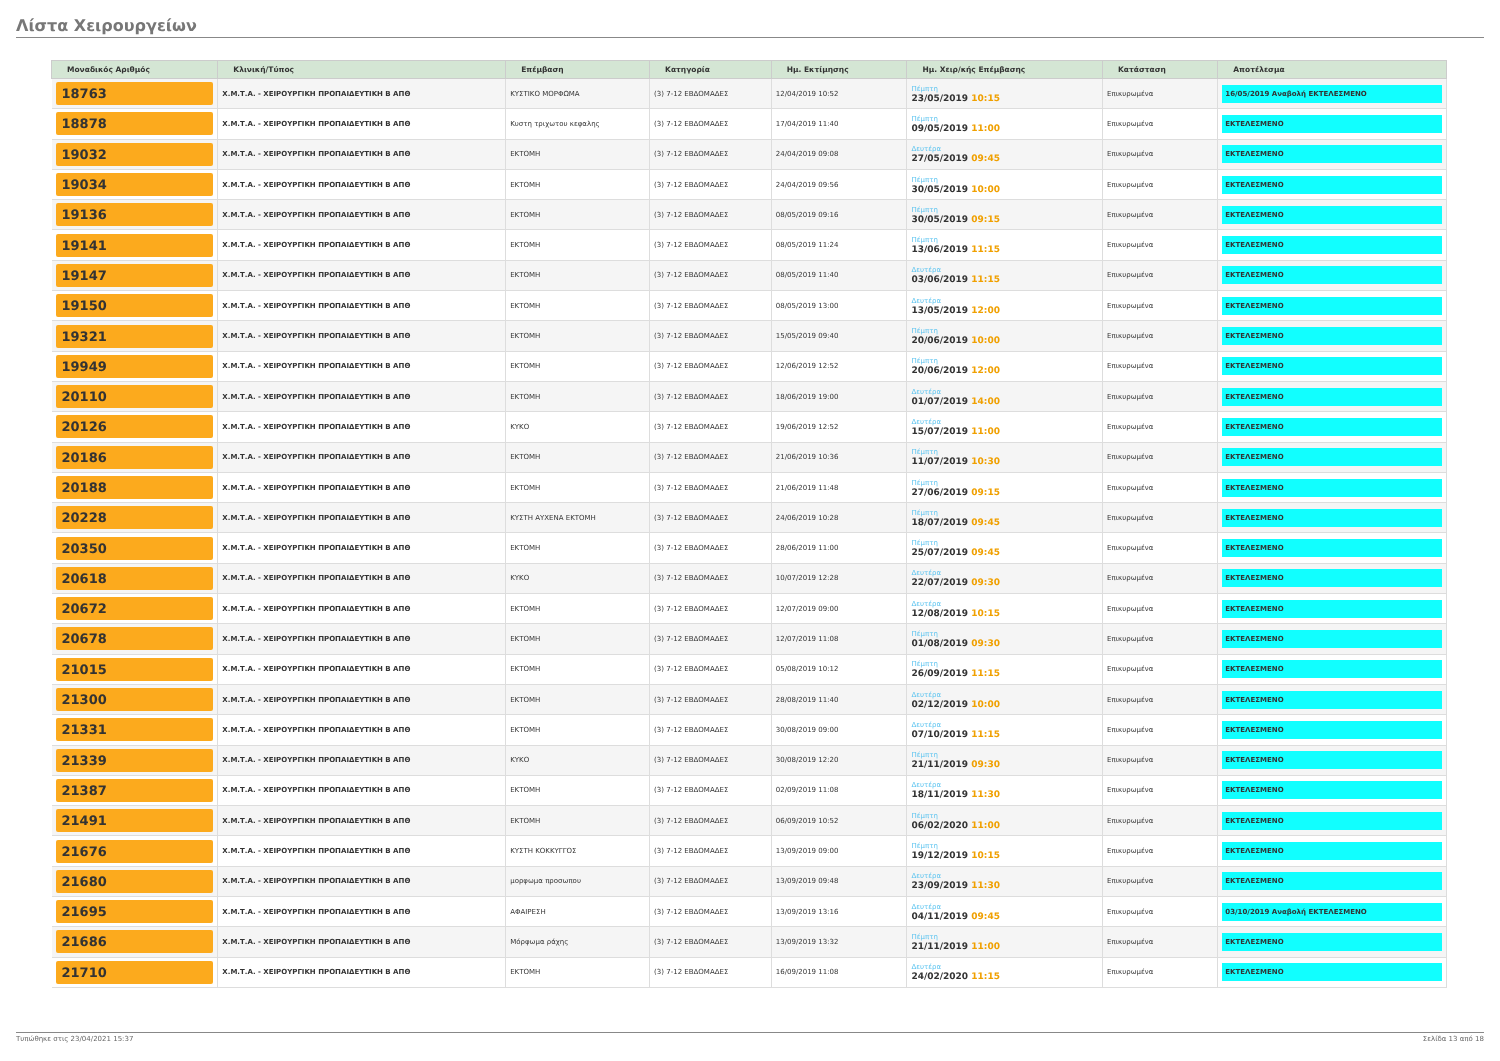Λίστα Χειρουργείων
| Μοναδικός Αριθμός | Κλινική/Τύπος | Επέμβαση | Κατηγορία | Ημ. Εκτίμησης | Ημ. Χειρ/κής Επέμβασης | Κατάσταση | Αποτέλεσμα |
| --- | --- | --- | --- | --- | --- | --- | --- |
| 18763 | Χ.Μ.Τ.Α. - ΧΕΙΡΟΥΡΓΙΚΗ ΠΡΟΠΑΙΔΕΥΤΙΚΗ Β ΑΠΘ | ΚΥΣΤΙΚΟ ΜΟΡΦΩΜΑ | (3) 7-12 ΕΒΔΟΜΑΔΕΣ | 12/04/2019 10:52 | Πέμπτη 23/05/2019 10:15 | Επικυρωμένα | 16/05/2019 Αναβολή ΕΚΤΕΛΕΣΜΕΝΟ |
| 18878 | Χ.Μ.Τ.Α. - ΧΕΙΡΟΥΡΓΙΚΗ ΠΡΟΠΑΙΔΕΥΤΙΚΗ Β ΑΠΘ | Κυστη τριχωτου κεφαλης | (3) 7-12 ΕΒΔΟΜΑΔΕΣ | 17/04/2019 11:40 | Πέμπτη 09/05/2019 11:00 | Επικυρωμένα | ΕΚΤΕΛΕΣΜΕΝΟ |
| 19032 | Χ.Μ.Τ.Α. - ΧΕΙΡΟΥΡΓΙΚΗ ΠΡΟΠΑΙΔΕΥΤΙΚΗ Β ΑΠΘ | ΕΚΤΟΜΗ | (3) 7-12 ΕΒΔΟΜΑΔΕΣ | 24/04/2019 09:08 | Δευτέρα 27/05/2019 09:45 | Επικυρωμένα | ΕΚΤΕΛΕΣΜΕΝΟ |
| 19034 | Χ.Μ.Τ.Α. - ΧΕΙΡΟΥΡΓΙΚΗ ΠΡΟΠΑΙΔΕΥΤΙΚΗ Β ΑΠΘ | ΕΚΤΟΜΗ | (3) 7-12 ΕΒΔΟΜΑΔΕΣ | 24/04/2019 09:56 | Πέμπτη 30/05/2019 10:00 | Επικυρωμένα | ΕΚΤΕΛΕΣΜΕΝΟ |
| 19136 | Χ.Μ.Τ.Α. - ΧΕΙΡΟΥΡΓΙΚΗ ΠΡΟΠΑΙΔΕΥΤΙΚΗ Β ΑΠΘ | ΕΚΤΟΜΗ | (3) 7-12 ΕΒΔΟΜΑΔΕΣ | 08/05/2019 09:16 | Πέμπτη 30/05/2019 09:15 | Επικυρωμένα | ΕΚΤΕΛΕΣΜΕΝΟ |
| 19141 | Χ.Μ.Τ.Α. - ΧΕΙΡΟΥΡΓΙΚΗ ΠΡΟΠΑΙΔΕΥΤΙΚΗ Β ΑΠΘ | ΕΚΤΟΜΗ | (3) 7-12 ΕΒΔΟΜΑΔΕΣ | 08/05/2019 11:24 | Πέμπτη 13/06/2019 11:15 | Επικυρωμένα | ΕΚΤΕΛΕΣΜΕΝΟ |
| 19147 | Χ.Μ.Τ.Α. - ΧΕΙΡΟΥΡΓΙΚΗ ΠΡΟΠΑΙΔΕΥΤΙΚΗ Β ΑΠΘ | ΕΚΤΟΜΗ | (3) 7-12 ΕΒΔΟΜΑΔΕΣ | 08/05/2019 11:40 | Δευτέρα 03/06/2019 11:15 | Επικυρωμένα | ΕΚΤΕΛΕΣΜΕΝΟ |
| 19150 | Χ.Μ.Τ.Α. - ΧΕΙΡΟΥΡΓΙΚΗ ΠΡΟΠΑΙΔΕΥΤΙΚΗ Β ΑΠΘ | ΕΚΤΟΜΗ | (3) 7-12 ΕΒΔΟΜΑΔΕΣ | 08/05/2019 13:00 | Δευτέρα 13/05/2019 12:00 | Επικυρωμένα | ΕΚΤΕΛΕΣΜΕΝΟ |
| 19321 | Χ.Μ.Τ.Α. - ΧΕΙΡΟΥΡΓΙΚΗ ΠΡΟΠΑΙΔΕΥΤΙΚΗ Β ΑΠΘ | ΕΚΤΟΜΗ | (3) 7-12 ΕΒΔΟΜΑΔΕΣ | 15/05/2019 09:40 | Πέμπτη 20/06/2019 10:00 | Επικυρωμένα | ΕΚΤΕΛΕΣΜΕΝΟ |
| 19949 | Χ.Μ.Τ.Α. - ΧΕΙΡΟΥΡΓΙΚΗ ΠΡΟΠΑΙΔΕΥΤΙΚΗ Β ΑΠΘ | ΕΚΤΟΜΗ | (3) 7-12 ΕΒΔΟΜΑΔΕΣ | 12/06/2019 12:52 | Πέμπτη 20/06/2019 12:00 | Επικυρωμένα | ΕΚΤΕΛΕΣΜΕΝΟ |
| 20110 | Χ.Μ.Τ.Α. - ΧΕΙΡΟΥΡΓΙΚΗ ΠΡΟΠΑΙΔΕΥΤΙΚΗ Β ΑΠΘ | ΕΚΤΟΜΗ | (3) 7-12 ΕΒΔΟΜΑΔΕΣ | 18/06/2019 19:00 | Δευτέρα 01/07/2019 14:00 | Επικυρωμένα | ΕΚΤΕΛΕΣΜΕΝΟ |
| 20126 | Χ.Μ.Τ.Α. - ΧΕΙΡΟΥΡΓΙΚΗ ΠΡΟΠΑΙΔΕΥΤΙΚΗ Β ΑΠΘ | ΚΥΚΟ | (3) 7-12 ΕΒΔΟΜΑΔΕΣ | 19/06/2019 12:52 | Δευτέρα 15/07/2019 11:00 | Επικυρωμένα | ΕΚΤΕΛΕΣΜΕΝΟ |
| 20186 | Χ.Μ.Τ.Α. - ΧΕΙΡΟΥΡΓΙΚΗ ΠΡΟΠΑΙΔΕΥΤΙΚΗ Β ΑΠΘ | ΕΚΤΟΜΗ | (3) 7-12 ΕΒΔΟΜΑΔΕΣ | 21/06/2019 10:36 | Πέμπτη 11/07/2019 10:30 | Επικυρωμένα | ΕΚΤΕΛΕΣΜΕΝΟ |
| 20188 | Χ.Μ.Τ.Α. - ΧΕΙΡΟΥΡΓΙΚΗ ΠΡΟΠΑΙΔΕΥΤΙΚΗ Β ΑΠΘ | ΕΚΤΟΜΗ | (3) 7-12 ΕΒΔΟΜΑΔΕΣ | 21/06/2019 11:48 | Πέμπτη 27/06/2019 09:15 | Επικυρωμένα | ΕΚΤΕΛΕΣΜΕΝΟ |
| 20228 | Χ.Μ.Τ.Α. - ΧΕΙΡΟΥΡΓΙΚΗ ΠΡΟΠΑΙΔΕΥΤΙΚΗ Β ΑΠΘ | ΚΥΣΤΗ ΑΥΧΕΝΑ ΕΚΤΟΜΗ | (3) 7-12 ΕΒΔΟΜΑΔΕΣ | 24/06/2019 10:28 | Πέμπτη 18/07/2019 09:45 | Επικυρωμένα | ΕΚΤΕΛΕΣΜΕΝΟ |
| 20350 | Χ.Μ.Τ.Α. - ΧΕΙΡΟΥΡΓΙΚΗ ΠΡΟΠΑΙΔΕΥΤΙΚΗ Β ΑΠΘ | ΕΚΤΟΜΗ | (3) 7-12 ΕΒΔΟΜΑΔΕΣ | 28/06/2019 11:00 | Πέμπτη 25/07/2019 09:45 | Επικυρωμένα | ΕΚΤΕΛΕΣΜΕΝΟ |
| 20618 | Χ.Μ.Τ.Α. - ΧΕΙΡΟΥΡΓΙΚΗ ΠΡΟΠΑΙΔΕΥΤΙΚΗ Β ΑΠΘ | ΚΥΚΟ | (3) 7-12 ΕΒΔΟΜΑΔΕΣ | 10/07/2019 12:28 | Δευτέρα 22/07/2019 09:30 | Επικυρωμένα | ΕΚΤΕΛΕΣΜΕΝΟ |
| 20672 | Χ.Μ.Τ.Α. - ΧΕΙΡΟΥΡΓΙΚΗ ΠΡΟΠΑΙΔΕΥΤΙΚΗ Β ΑΠΘ | ΕΚΤΟΜΗ | (3) 7-12 ΕΒΔΟΜΑΔΕΣ | 12/07/2019 09:00 | Δευτέρα 12/08/2019 10:15 | Επικυρωμένα | ΕΚΤΕΛΕΣΜΕΝΟ |
| 20678 | Χ.Μ.Τ.Α. - ΧΕΙΡΟΥΡΓΙΚΗ ΠΡΟΠΑΙΔΕΥΤΙΚΗ Β ΑΠΘ | ΕΚΤΟΜΗ | (3) 7-12 ΕΒΔΟΜΑΔΕΣ | 12/07/2019 11:08 | Πέμπτη 01/08/2019 09:30 | Επικυρωμένα | ΕΚΤΕΛΕΣΜΕΝΟ |
| 21015 | Χ.Μ.Τ.Α. - ΧΕΙΡΟΥΡΓΙΚΗ ΠΡΟΠΑΙΔΕΥΤΙΚΗ Β ΑΠΘ | ΕΚΤΟΜΗ | (3) 7-12 ΕΒΔΟΜΑΔΕΣ | 05/08/2019 10:12 | Πέμπτη 26/09/2019 11:15 | Επικυρωμένα | ΕΚΤΕΛΕΣΜΕΝΟ |
| 21300 | Χ.Μ.Τ.Α. - ΧΕΙΡΟΥΡΓΙΚΗ ΠΡΟΠΑΙΔΕΥΤΙΚΗ Β ΑΠΘ | ΕΚΤΟΜΗ | (3) 7-12 ΕΒΔΟΜΑΔΕΣ | 28/08/2019 11:40 | Δευτέρα 02/12/2019 10:00 | Επικυρωμένα | ΕΚΤΕΛΕΣΜΕΝΟ |
| 21331 | Χ.Μ.Τ.Α. - ΧΕΙΡΟΥΡΓΙΚΗ ΠΡΟΠΑΙΔΕΥΤΙΚΗ Β ΑΠΘ | ΕΚΤΟΜΗ | (3) 7-12 ΕΒΔΟΜΑΔΕΣ | 30/08/2019 09:00 | Δευτέρα 07/10/2019 11:15 | Επικυρωμένα | ΕΚΤΕΛΕΣΜΕΝΟ |
| 21339 | Χ.Μ.Τ.Α. - ΧΕΙΡΟΥΡΓΙΚΗ ΠΡΟΠΑΙΔΕΥΤΙΚΗ Β ΑΠΘ | ΚΥΚΟ | (3) 7-12 ΕΒΔΟΜΑΔΕΣ | 30/08/2019 12:20 | Πέμπτη 21/11/2019 09:30 | Επικυρωμένα | ΕΚΤΕΛΕΣΜΕΝΟ |
| 21387 | Χ.Μ.Τ.Α. - ΧΕΙΡΟΥΡΓΙΚΗ ΠΡΟΠΑΙΔΕΥΤΙΚΗ Β ΑΠΘ | ΕΚΤΟΜΗ | (3) 7-12 ΕΒΔΟΜΑΔΕΣ | 02/09/2019 11:08 | Δευτέρα 18/11/2019 11:30 | Επικυρωμένα | ΕΚΤΕΛΕΣΜΕΝΟ |
| 21491 | Χ.Μ.Τ.Α. - ΧΕΙΡΟΥΡΓΙΚΗ ΠΡΟΠΑΙΔΕΥΤΙΚΗ Β ΑΠΘ | ΕΚΤΟΜΗ | (3) 7-12 ΕΒΔΟΜΑΔΕΣ | 06/09/2019 10:52 | Πέμπτη 06/02/2020 11:00 | Επικυρωμένα | ΕΚΤΕΛΕΣΜΕΝΟ |
| 21676 | Χ.Μ.Τ.Α. - ΧΕΙΡΟΥΡΓΙΚΗ ΠΡΟΠΑΙΔΕΥΤΙΚΗ Β ΑΠΘ | ΚΥΣΤΗ ΚΟΚΚΥΓΓΟΣ | (3) 7-12 ΕΒΔΟΜΑΔΕΣ | 13/09/2019 09:00 | Πέμπτη 19/12/2019 10:15 | Επικυρωμένα | ΕΚΤΕΛΕΣΜΕΝΟ |
| 21680 | Χ.Μ.Τ.Α. - ΧΕΙΡΟΥΡΓΙΚΗ ΠΡΟΠΑΙΔΕΥΤΙΚΗ Β ΑΠΘ | μορφωμα προσωπου | (3) 7-12 ΕΒΔΟΜΑΔΕΣ | 13/09/2019 09:48 | Δευτέρα 23/09/2019 11:30 | Επικυρωμένα | ΕΚΤΕΛΕΣΜΕΝΟ |
| 21695 | Χ.Μ.Τ.Α. - ΧΕΙΡΟΥΡΓΙΚΗ ΠΡΟΠΑΙΔΕΥΤΙΚΗ Β ΑΠΘ | ΑΦΑΙΡΕΣΗ | (3) 7-12 ΕΒΔΟΜΑΔΕΣ | 13/09/2019 13:16 | Δευτέρα 04/11/2019 09:45 | Επικυρωμένα | 03/10/2019 Αναβολή ΕΚΤΕΛΕΣΜΕΝΟ |
| 21686 | Χ.Μ.Τ.Α. - ΧΕΙΡΟΥΡΓΙΚΗ ΠΡΟΠΑΙΔΕΥΤΙΚΗ Β ΑΠΘ | Μόρφωμα ράχης | (3) 7-12 ΕΒΔΟΜΑΔΕΣ | 13/09/2019 13:32 | Πέμπτη 21/11/2019 11:00 | Επικυρωμένα | ΕΚΤΕΛΕΣΜΕΝΟ |
| 21710 | Χ.Μ.Τ.Α. - ΧΕΙΡΟΥΡΓΙΚΗ ΠΡΟΠΑΙΔΕΥΤΙΚΗ Β ΑΠΘ | ΕΚΤΟΜΗ | (3) 7-12 ΕΒΔΟΜΑΔΕΣ | 16/09/2019 11:08 | Δευτέρα 24/02/2020 11:15 | Επικυρωμένα | ΕΚΤΕΛΕΣΜΕΝΟ |
Τυπώθηκε στις 23/04/2021 15:37 Σελίδα 13 από 18